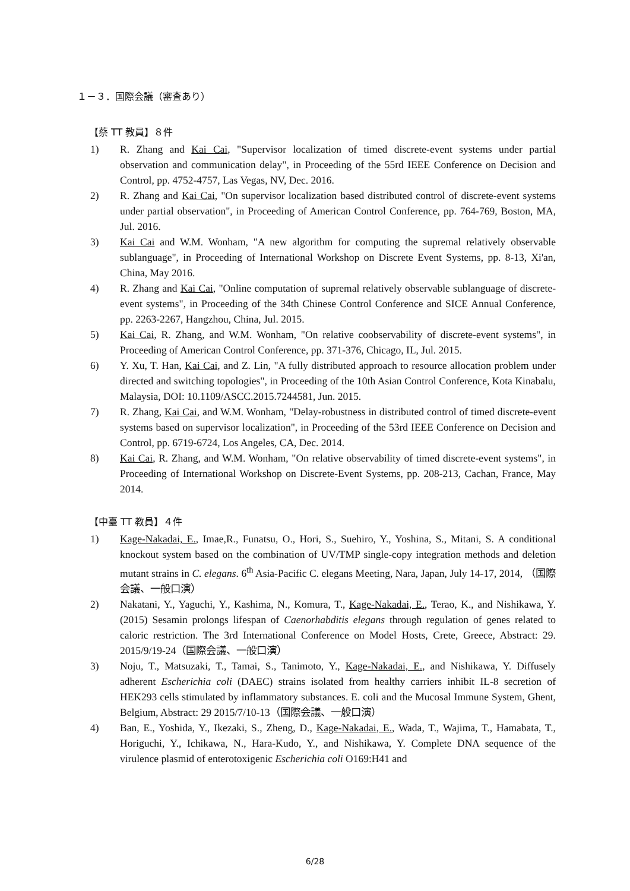１－３．国際会議（審査あり）
【蔡 TT 教員】８件
1) R. Zhang and Kai Cai, "Supervisor localization of timed discrete-event systems under partial observation and communication delay", in Proceeding of the 55rd IEEE Conference on Decision and Control, pp. 4752-4757, Las Vegas, NV, Dec. 2016.
2) R. Zhang and Kai Cai, "On supervisor localization based distributed control of discrete-event systems under partial observation", in Proceeding of American Control Conference, pp. 764-769, Boston, MA, Jul. 2016.
3) Kai Cai and W.M. Wonham, "A new algorithm for computing the supremal relatively observable sublanguage", in Proceeding of International Workshop on Discrete Event Systems, pp. 8-13, Xi'an, China, May 2016.
4) R. Zhang and Kai Cai, "Online computation of supremal relatively observable sublanguage of discrete-event systems", in Proceeding of the 34th Chinese Control Conference and SICE Annual Conference, pp. 2263-2267, Hangzhou, China, Jul. 2015.
5) Kai Cai, R. Zhang, and W.M. Wonham, "On relative coobservability of discrete-event systems", in Proceeding of American Control Conference, pp. 371-376, Chicago, IL, Jul. 2015.
6) Y. Xu, T. Han, Kai Cai, and Z. Lin, "A fully distributed approach to resource allocation problem under directed and switching topologies", in Proceeding of the 10th Asian Control Conference, Kota Kinabalu, Malaysia, DOI: 10.1109/ASCC.2015.7244581, Jun. 2015.
7) R. Zhang, Kai Cai, and W.M. Wonham, "Delay-robustness in distributed control of timed discrete-event systems based on supervisor localization", in Proceeding of the 53rd IEEE Conference on Decision and Control, pp. 6719-6724, Los Angeles, CA, Dec. 2014.
8) Kai Cai, R. Zhang, and W.M. Wonham, "On relative observability of timed discrete-event systems", in Proceeding of International Workshop on Discrete-Event Systems, pp. 208-213, Cachan, France, May 2014.
【中臺 TT 教員】４件
1) Kage-Nakadai, E., Imae,R., Funatsu, O., Hori, S., Suehiro, Y., Yoshina, S., Mitani, S. A conditional knockout system based on the combination of UV/TMP single-copy integration methods and deletion mutant strains in C. elegans. 6<sup>th</sup> Asia-Pacific C. elegans Meeting, Nara, Japan, July 14-17, 2014, （国際会議、一般口演）
2) Nakatani, Y., Yaguchi, Y., Kashima, N., Komura, T., Kage-Nakadai, E., Terao, K., and Nishikawa, Y. (2015) Sesamin prolongs lifespan of Caenorhabditis elegans through regulation of genes related to caloric restriction. The 3rd International Conference on Model Hosts, Crete, Greece, Abstract: 29. 2015/9/19-24（国際会議、一般口演）
3) Noju, T., Matsuzaki, T., Tamai, S., Tanimoto, Y., Kage-Nakadai, E., and Nishikawa, Y. Diffusely adherent Escherichia coli (DAEC) strains isolated from healthy carriers inhibit IL-8 secretion of HEK293 cells stimulated by inflammatory substances. E. coli and the Mucosal Immune System, Ghent, Belgium, Abstract: 29 2015/7/10-13（国際会議、一般口演）
4) Ban, E., Yoshida, Y., Ikezaki, S., Zheng, D., Kage-Nakadai, E., Wada, T., Wajima, T., Hamabata, T., Horiguchi, Y., Ichikawa, N., Hara-Kudo, Y., and Nishikawa, Y. Complete DNA sequence of the virulence plasmid of enterotoxigenic Escherichia coli O169:H41 and
6/28